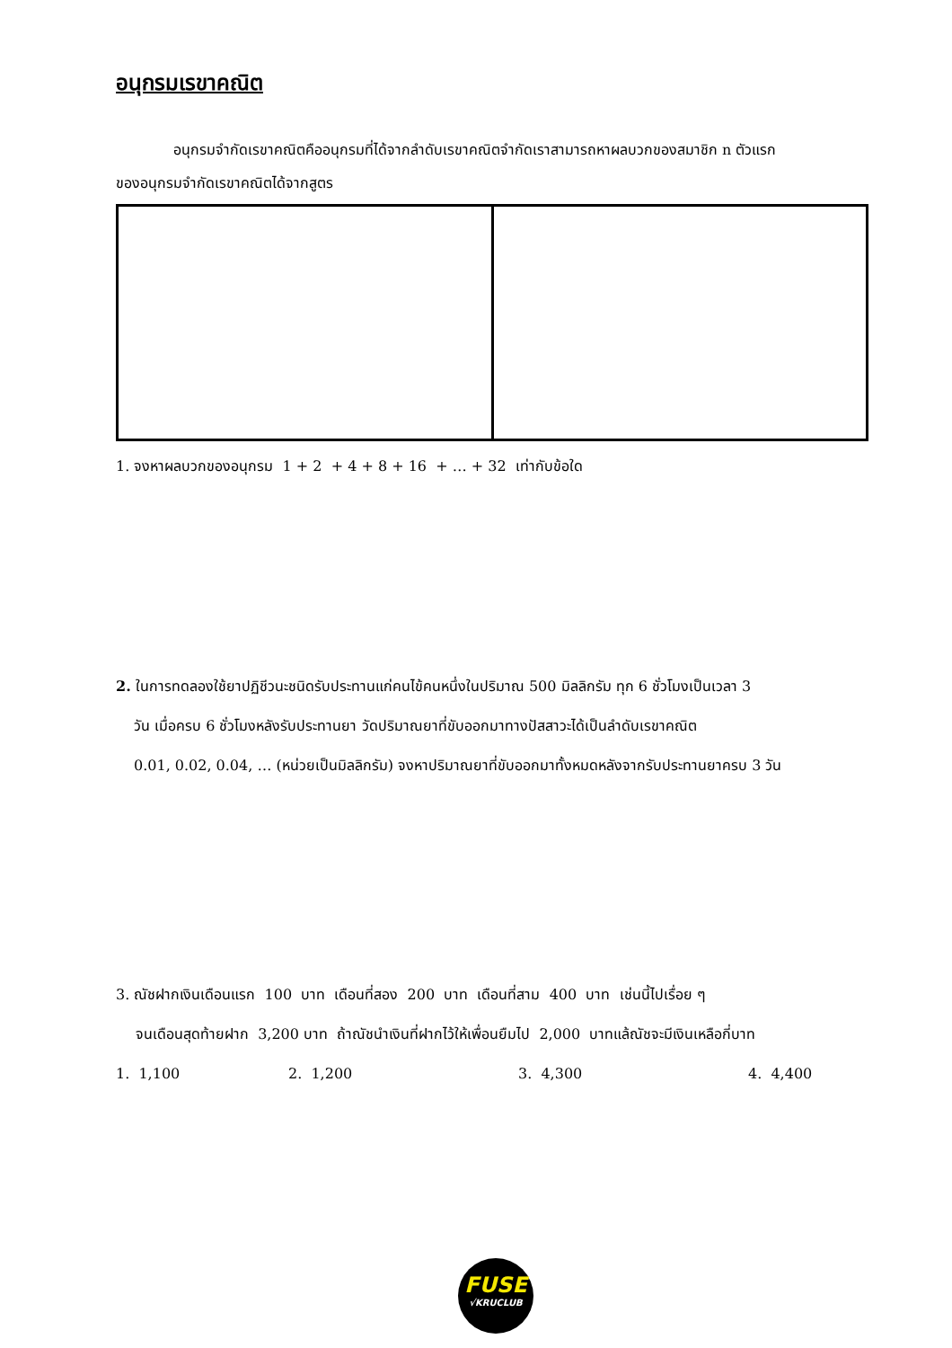อนุกรมเรขาคณิต
อนุกรมจำกัดเรขาคณิตคืออนุกรมที่ได้จากลำดับเรขาคณิตจำกัดเราสามารถหาผลบวกของสมาชิก n ตัวแรก
ของอนุกรมจำกัดเรขาคณิตได้จากสูตร
1. จงหาผลบวกของอนุกรม 1 + 2 + 4 + 8 + 16 + … + 32 เท่ากับข้อใด
2. ในการทดลองใช้ยาปฏิชีวนะชนิดรับประทานแก่คนไข้คนหนึ่งในปริมาณ 500 มิลลิกรัม ทุก 6 ชั่วโมงเป็นเวลา 3
วัน เมื่อครบ 6 ชั่วโมงหลังรับประทานยา วัดปริมาณยาที่ขับออกมาทางปัสสาวะได้เป็นลำดับเรขาคณิต
0.01, 0.02, 0.04, … (หน่วยเป็นมิลลิกรัม) จงหาปริมาณยาที่ขับออกมาทั้งหมดหลังจากรับประทานยาครบ 3 วัน
3. ณัชฝากเงินเดือนแรก 100 บาท เดือนที่สอง 200 บาท เดือนที่สาม 400 บาท เช่นนี้ไปเรื่อย ๆ
จนเดือนสุดท้ายฝาก 3,200 บาท ถ้าณัชนำเงินที่ฝากไว้ให้เพื่อนยืมไป 2,000 บาทแล้ณัชจะมีเงินเหลือกี่บาท
1. 1,100 2. 1,200 3. 4,300 4. 4,400
FUSE
√KRUCLUB